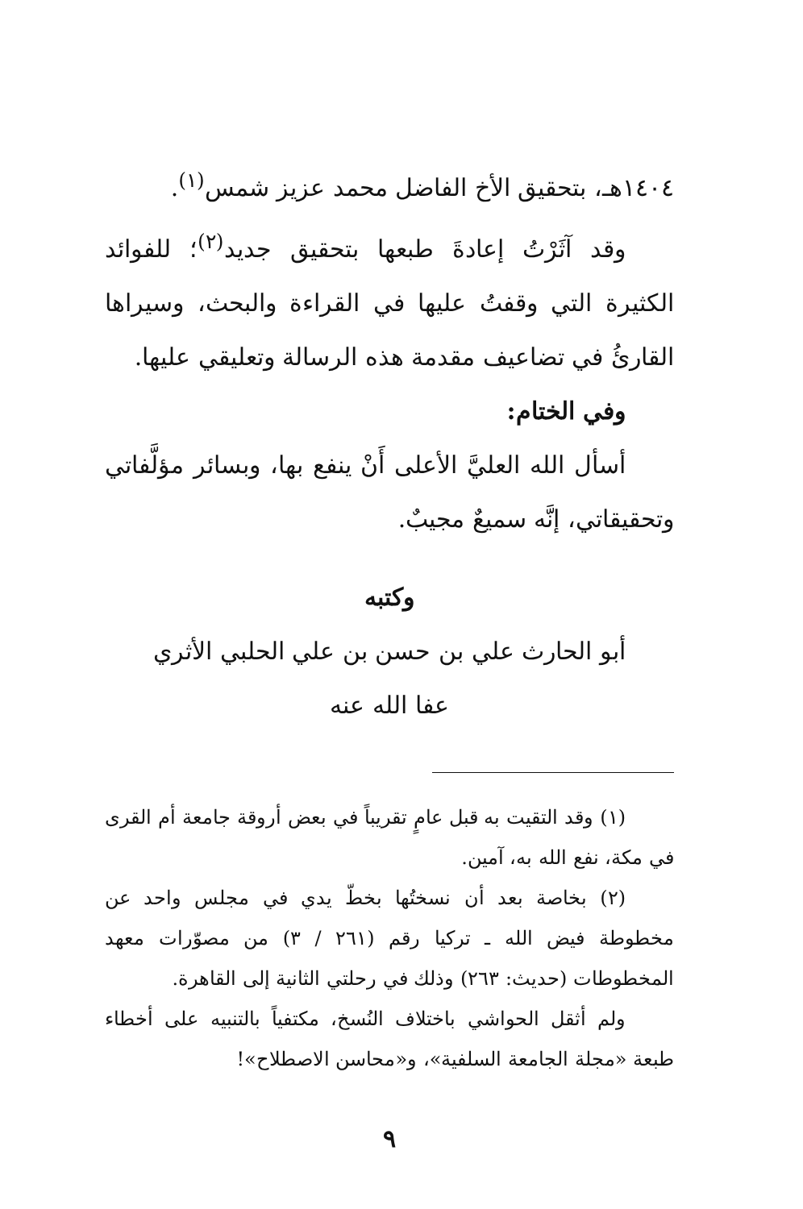١٤٠٤هـ، بتحقيق الأخ الفاضل محمد عزيز شمس<sup>(١)</sup>.
وقد آثَرْتُ إعادةَ طبعها بتحقيق جديد<sup>(٢)</sup>؛ للفوائد الكثيرة التي وقفتُ عليها في القراءة والبحث، وسيراها القارئُ في تضاعيف مقدمة هذه الرسالة وتعليقي عليها.
وفي الختام:
أسأل الله العليَّ الأعلى أَنْ ينفع بها، وبسائر مؤلَّفاتي وتحقيقاتي، إنَّه سميعٌ مجيبٌ.
وكتبه
أبو الحارث علي بن حسن بن علي الحلبي الأثري
عفا الله عنه
(١) وقد التقيت به قبل عامٍ تقريباً في بعض أروقة جامعة أم القرى في مكة، نفع الله به، آمين.
(٢) بخاصة بعد أن نسختُها بخطّ يدي في مجلس واحد عن مخطوطة فيض الله ـ تركيا رقم (٢٦١ / ٣) من مصوّرات معهد المخطوطات (حديث: ٢٦٣) وذلك في رحلتي الثانية إلى القاهرة.
ولم أثقل الحواشي باختلاف النُسخ، مكتفياً بالتنبيه على أخطاء طبعة «مجلة الجامعة السلفية»، و«محاسن الاصطلاح»!
٩